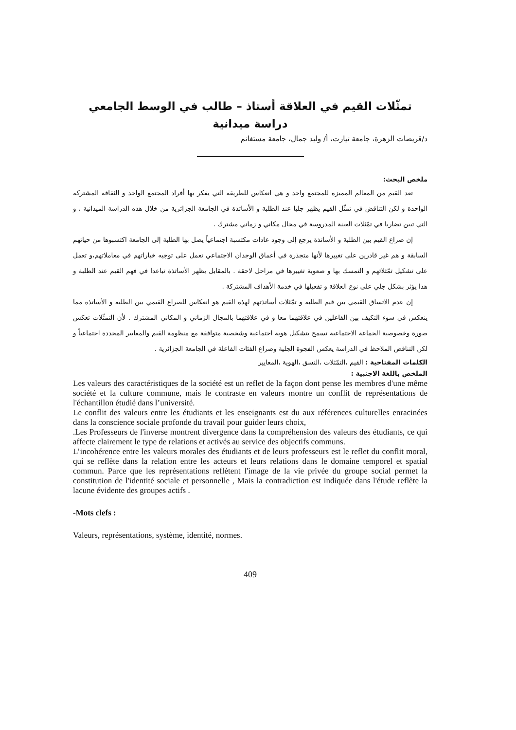تمثّلات القيم في العلاقة أستاذ – طالب في الوسط الجامعي
دراسة ميدانية
د/قريصات الزهرة، جامعة تيارت، أ/ وليد جمال، جامعة مستغانم
ملخص البحث:
تعد القيم من المعالم المميزة للمجتمع واحد و هي انعكاس للطريقة التي يفكر بها أفراد المجتمع الواحد و الثقافة المشتركة الواحدة و لكن التناقض في تمثّل القيم يظهر جليا عند الطلبة و الأساتذة في الجامعة الجزائرية من خلال هذه الدراسة الميدانية ، و التي تبين تضاربا في تمّثلات العينة المدروسة في مجال مكاني و زماني مشترك .
إن صراع القيم بين الطلبة و الأساتذة يرجع إلى وجود عادات مكتسبة اجتماعياً يصل بها الطلبة إلى الجامعة اكتسبوها من حياتهم السابقة و هم غير قادرين على تغييرها لأنها متجذرة في أعماق الوجدان الاجتماعي تعمل على توجيه خياراتهم في معاملاتهم،و تعمل على تشكيل تمّثلاتهم و التمسك بها و صعوبة تغييرها في مراحل لاحقة . بالمقابل يظهر الأساتذة تباعدا في فهم القيم عند الطلبة و هذا يؤثر بشكل جلي على نوع العلاقة و تفعيلها في خدمة الأهداف المشتركة .
إن عدم الاتساق القيمي بين قيم الطلبة و تمّثلات أساتذتهم لهذه القيم هو انعكاس للصراع القيمي بين الطلبة و الأساتذة مما ينعكس في سوء التكيف بين الفاعلين في علاقتهما معا و في علاقتهما بالمجال الزماني و المكاني المشترك . لأن التمثّلات تعكس صورة وخصوصية الجماعة الاجتماعية تسمح بتشكيل هوية اجتماعية وشخصية متوافقة مع منظومة القيم والمعايير المحددة اجتماعياً و لكن التناقض الملاحظ في الدراسة يعكس الفجوة الجلية وصراع الفئات الفاعلة في الجامعة الجزائرية .
الكلمات المفتاحية : القيم ،التمّثلات ،النسق ،الهوية ،المعايير
الملخص باللغة الاجنبية :
Les valeurs des caractéristiques de la société est un reflet de la façon dont pense les membres d'une même société et la culture commune, mais le contraste en valeurs montre un conflit de représentations de l'échantillon étudié dans l’université.
Le conflit des valeurs entre les étudiants et les enseignants est du aux références culturelles enracinées dans la conscience sociale profonde du travail pour guider leurs choix,
.Les Professeurs de l'inverse montrent divergence dans la compréhension des valeurs des étudiants, ce qui affecte clairement le type de relations et activés au service des objectifs communs.
L’incohérence entre les valeurs morales des étudiants et de leurs professeurs est le reflet du conflit moral, qui se reflète dans la relation entre les acteurs et leurs relations dans le domaine temporel et spatial commun. Parce que les représentations reflètent l'image de la vie privée du groupe social permet la constitution de l'identité sociale et personnelle , Mais la contradiction est indiquée dans l'étude reflète la lacune évidente des groupes actifs .
-Mots clefs :
Valeurs, représentations, système, identité, normes.
409